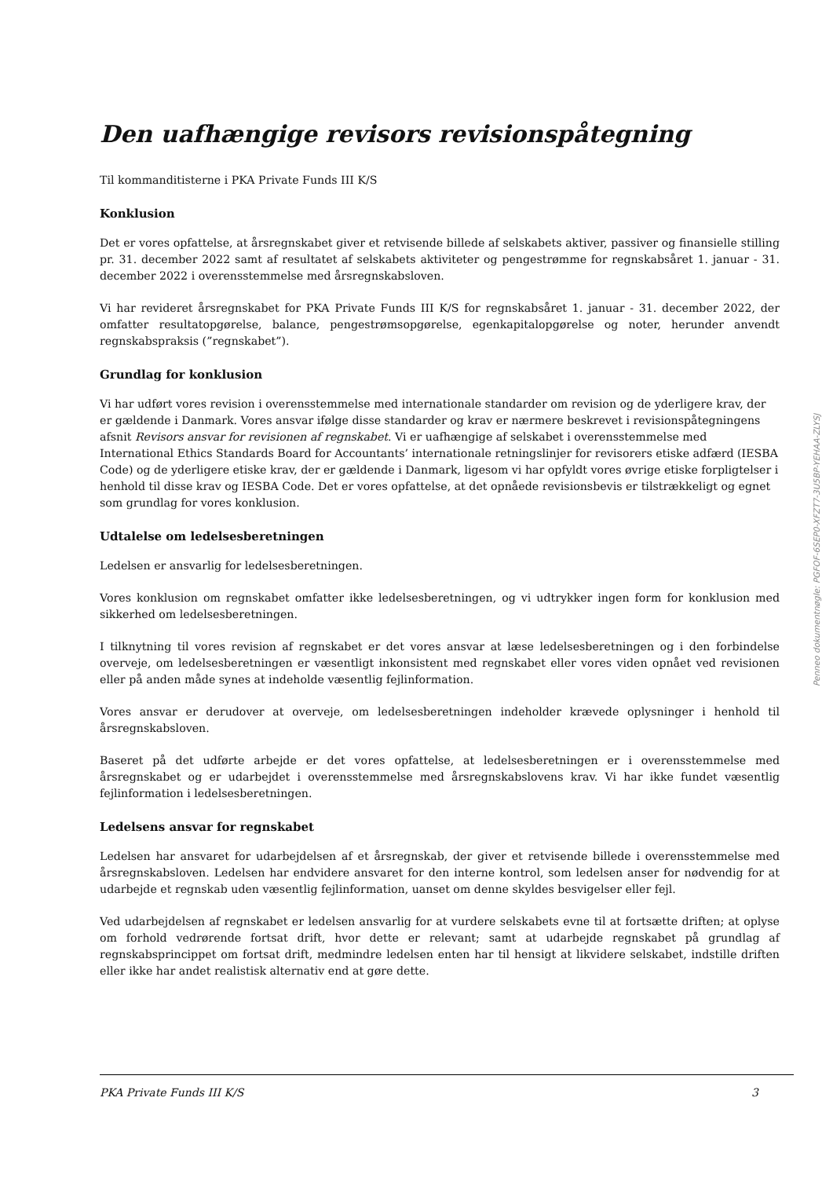Den uafhængige revisors revisionspåtegning
Til kommanditisterne i PKA Private Funds III K/S
Konklusion
Det er vores opfattelse, at årsregnskabet giver et retvisende billede af selskabets aktiver, passiver og finansielle stilling pr. 31. december 2022 samt af resultatet af selskabets aktiviteter og pengestrømme for regnskabsåret 1. januar - 31. december 2022 i overensstemmelse med årsregnskabsloven.
Vi har revideret årsregnskabet for PKA Private Funds III K/S for regnskabsåret 1. januar - 31. december 2022, der omfatter resultatopgørelse, balance, pengestrømsopgørelse, egenkapitalopgørelse og noter, herunder anvendt regnskabspraksis (”regnskabet”).
Grundlag for konklusion
Vi har udført vores revision i overensstemmelse med internationale standarder om revision og de yderligere krav, der er gældende i Danmark. Vores ansvar ifølge disse standarder og krav er nærmere beskrevet i revisionspåtegningens afsnit Revisors ansvar for revisionen af regnskabet. Vi er uafhængige af selskabet i overensstemmelse med International Ethics Standards Board for Accountants’ internationale retningslinjer for revisorers etiske adfærd (IESBA Code) og de yderligere etiske krav, der er gældende i Danmark, ligesom vi har opfyldt vores øvrige etiske forpligtelser i henhold til disse krav og IESBA Code. Det er vores opfattelse, at det opnåede revisionsbevis er tilstrækkeligt og egnet som grundlag for vores konklusion.
Udtalelse om ledelsesberetningen
Ledelsen er ansvarlig for ledelsesberetningen.
Vores konklusion om regnskabet omfatter ikke ledelsesberetningen, og vi udtrykker ingen form for konklusion med sikkerhed om ledelsesberetningen.
I tilknytning til vores revision af regnskabet er det vores ansvar at læse ledelsesberetningen og i den forbindelse overveje, om ledelsesberetningen er væsentligt inkonsistent med regnskabet eller vores viden opnået ved revisionen eller på anden måde synes at indeholde væsentlig fejlinformation.
Vores ansvar er derudover at overveje, om ledelsesberetningen indeholder krævede oplysninger i henhold til årsregnskabsloven.
Baseret på det udførte arbejde er det vores opfattelse, at ledelsesberetningen er i overensstemmelse med årsregnskabet og er udarbejdet i overensstemmelse med årsregnskabslovens krav. Vi har ikke fundet væsentlig fejlinformation i ledelsesberetningen.
Ledelsens ansvar for regnskabet
Ledelsen har ansvaret for udarbejdelsen af et årsregnskab, der giver et retvisende billede i overensstemmelse med årsregnskabsloven. Ledelsen har endvidere ansvaret for den interne kontrol, som ledelsen anser for nødvendig for at udarbejde et regnskab uden væsentlig fejlinformation, uanset om denne skyldes besvigelser eller fejl.
Ved udarbejdelsen af regnskabet er ledelsen ansvarlig for at vurdere selskabets evne til at fortsætte driften; at oplyse om forhold vedrørende fortsat drift, hvor dette er relevant; samt at udarbejde regnskabet på grundlag af regnskabsprincippet om fortsat drift, medmindre ledelsen enten har til hensigt at likvidere selskabet, indstille driften eller ikke har andet realistisk alternativ end at gøre dette.
Penneo dokumentnøgle: PGFOF-6SEP0-XFZT7-3U5BP-YEHAA-ZLYSJ
PKA Private Funds III K/S 3